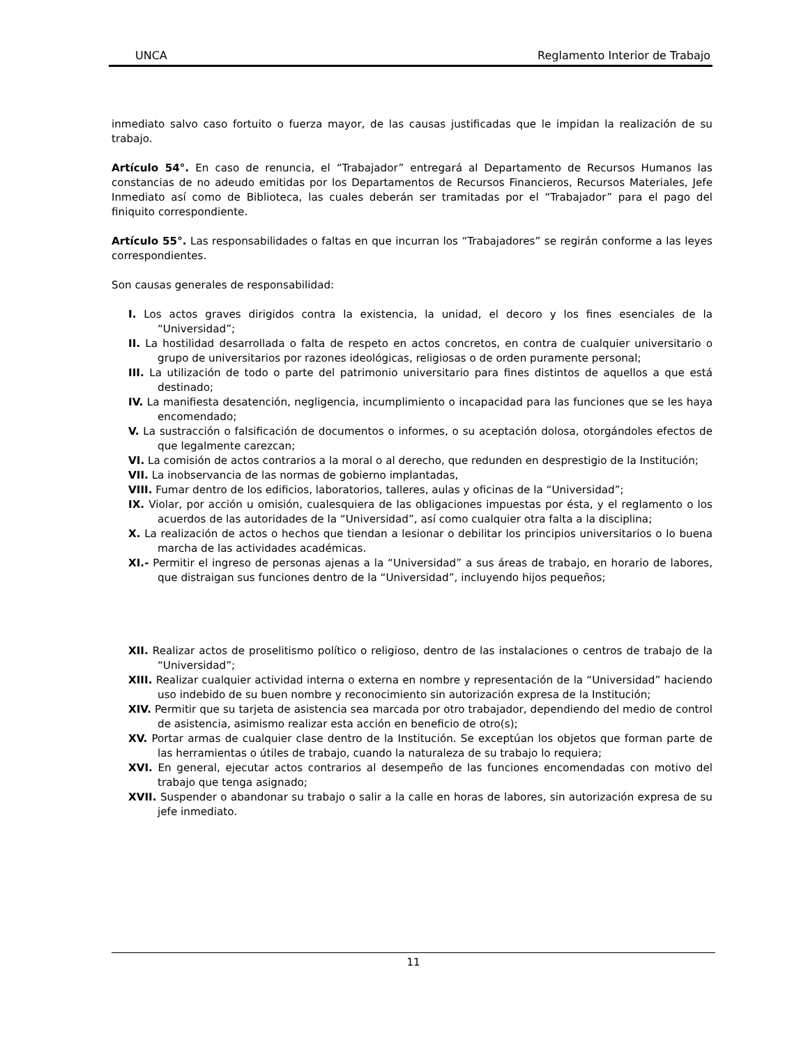UNCA Reglamento Interior de Trabajo
inmediato salvo caso fortuito o fuerza mayor, de las causas justificadas que le impidan la realización de su trabajo.
Artículo 54°. En caso de renuncia, el “Trabajador” entregará al Departamento de Recursos Humanos las constancias de no adeudo emitidas por los Departamentos de Recursos Financieros, Recursos Materiales, Jefe Inmediato así como de Biblioteca, las cuales deberán ser tramitadas por el “Trabajador” para el pago del finiquito correspondiente.
Artículo 55°. Las responsabilidades o faltas en que incurran los “Trabajadores” se regirán conforme a las leyes correspondientes.
Son causas generales de responsabilidad:
I. Los actos graves dirigidos contra la existencia, la unidad, el decoro y los fines esenciales de la “Universidad”;
II. La hostilidad desarrollada o falta de respeto en actos concretos, en contra de cualquier universitario o grupo de universitarios por razones ideológicas, religiosas o de orden puramente personal;
III. La utilización de todo o parte del patrimonio universitario para fines distintos de aquellos a que está destinado;
IV. La manifiesta desatención, negligencia, incumplimiento o incapacidad para las funciones que se les haya encomendado;
V. La sustracción o falsificación de documentos o informes, o su aceptación dolosa, otorgándoles efectos de que legalmente carezcan;
VI. La comisión de actos contrarios a la moral o al derecho, que redunden en desprestigio de la Institución;
VII. La inobservancia de las normas de gobierno implantadas,
VIII. Fumar dentro de los edificios, laboratorios, talleres, aulas y oficinas de la “Universidad”;
IX. Violar, por acción u omisión, cualesquiera de las obligaciones impuestas por ésta, y el reglamento o los acuerdos de las autoridades de la “Universidad”, así como cualquier otra falta a la disciplina;
X. La realización de actos o hechos que tiendan a lesionar o debilitar los principios universitarios o lo buena marcha de las actividades académicas.
XI.- Permitir el ingreso de personas ajenas a la “Universidad” a sus áreas de trabajo, en horario de labores, que distraigan sus funciones dentro de la “Universidad”, incluyendo hijos pequeños;
XII. Realizar actos de proselitismo político o religioso, dentro de las instalaciones o centros de trabajo de la “Universidad”;
XIII. Realizar cualquier actividad interna o externa en nombre y representación de la “Universidad” haciendo uso indebido de su buen nombre y reconocimiento sin autorización expresa de la Institución;
XIV. Permitir que su tarjeta de asistencia sea marcada por otro trabajador, dependiendo del medio de control de asistencia, asimismo realizar esta acción en beneficio de otro(s);
XV. Portar armas de cualquier clase dentro de la Institución. Se exceptúan los objetos que forman parte de las herramientas o útiles de trabajo, cuando la naturaleza de su trabajo lo requiera;
XVI. En general, ejecutar actos contrarios al desempeño de las funciones encomendadas con motivo del trabajo que tenga asignado;
XVII. Suspender o abandonar su trabajo o salir a la calle en horas de labores, sin autorización expresa de su jefe inmediato.
11